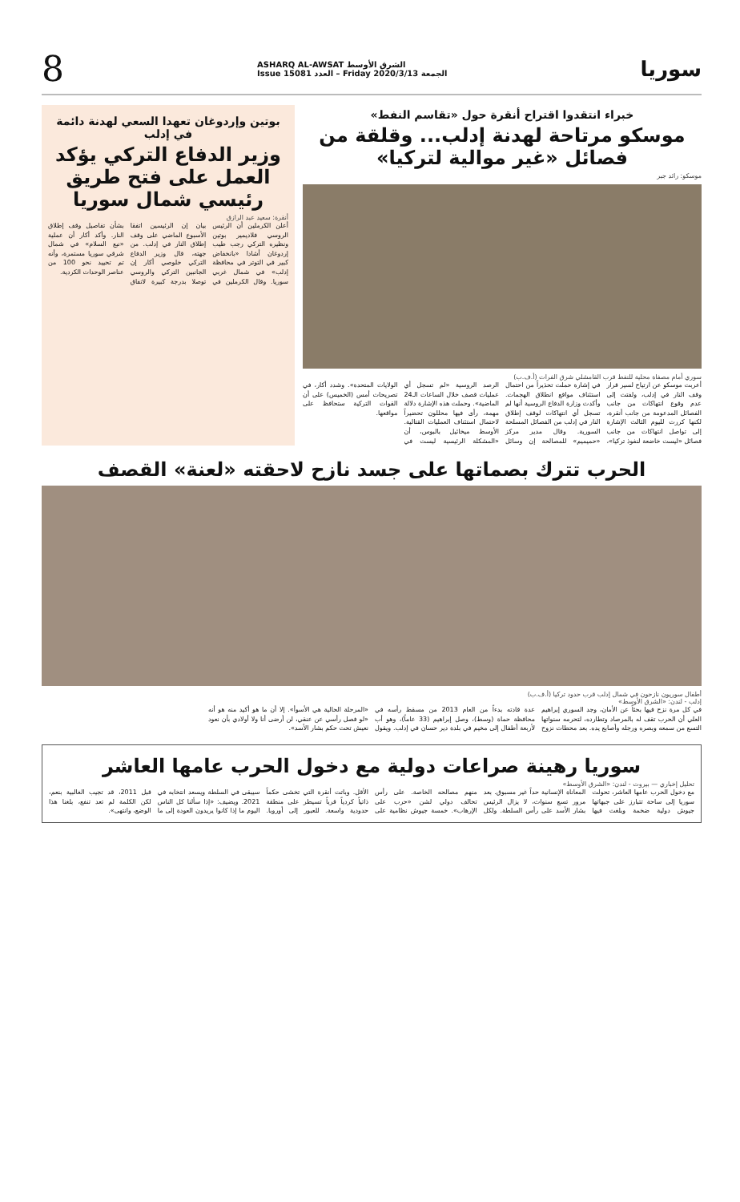8
ASHARQ AL-AWSAT الشرق الأوسط
Issue 15081 العدد – Friday 2020/3/13 الجمعة
سوريا
خبراء انتقدوا اقتراح أنقرة حول «تقاسم النفط»
موسكو مرتاحة لهدنة إدلب... وقلقة من فصائل «غير موالية لتركيا»
موسكو: رائد جبر
سوري أمام مصفاة محلية للنفط قرب القامشلي شرق الفرات (أ.ف.ب)
أعربت موسكو عن ارتياح لسير قرار وقف النار في إدلب، ولفتت إلى عدم وقوع انتهاكات من جانب الفصائل المدعومة من جانب أنقرة، لكنها كررت لليوم الثالث الإشارة إلى تواصل انتهاكات من جانب فصائل «ليست خاضعة لنفوذ تركيا»، في إشارة حملت تحذيراً من احتمال استئناف مواقع انطلاق الهجمات. وأكدت وزارة الدفاع الروسية أنها لم تسجل أي انتهاكات لوقف إطلاق النار في إدلب من الفصائل المسلحة السورية. وقال مدير مركز «حميميم» للمصالحة إن وسائل الرصد الروسية «لم تسجل أي عمليات قصف خلال الساعات الـ24 الماضية». وحملت هذه الإشارة دلالة مهمة، رأى فيها محللون تحضيراً لاحتمال استئناف العمليات القتالية. الأوسط ميخائيل بالبوس، أن «المشكلة الرئيسية ليست في الولايات المتحدة». وشدد أكار، في تصريحات أمس (الخميس) على أن القوات التركية ستحافظ على مواقعها.
بوتين وإردوغان تعهدا السعي لهدنة دائمة في إدلب
وزير الدفاع التركي يؤكد العمل على فتح طريق رئيسي شمال سوريا
أنقرة: سعيد عبد الرازق
أعلن الكرملين أن الرئيس الروسي فلاديمير بوتين ونظيره التركي رجب طيب إردوغان أشادا «بانخفاض كبير في التوتر في محافظة إدلب» في شمال غربي سوريا. وقال الكرملين في بيان إن الرئيسين اتفقا الأسبوع الماضي على وقف إطلاق النار في إدلب. من جهته، قال وزير الدفاع التركي خلوصي أكار إن الجانبين التركي والروسي توصلا بدرجة كبيرة لاتفاق بشأن تفاصيل وقف إطلاق النار. وأكد أكار أن عملية «نبع السلام» في شمال شرقي سوريا مستمرة، وأنه تم تحييد نحو 100 من عناصر الوحدات الكردية.
الحرب تترك بصماتها على جسد نازح لاحقته «لعنة» القصف
أطفال سوريون نازحون في شمال إدلب قرب حدود تركيا (أ.ف.ب)
إدلب - لندن: «الشرق الأوسط»
في كل مرة نزح فيها بحثاً عن الأمان، وجد السوري إبراهيم العلي أن الحرب تقف له بالمرصاد وتطارده، لتحرمه سنواتها التسع من سمعه وبصره ورجله وأصابع يده. بعد محطات نزوح عدة قادته بدءاً من العام 2013 من مسقط رأسه في محافظة حماة (وسط)، وصل إبراهيم (33 عاماً)، وهو أب لأربعة أطفال إلى مخيم في بلدة دير حسان في إدلب. ويقول «المرحلة الحالية هي الأسوأ». إلا أن ما هو أكيد منه هو أنه «لو فصل رأسي عن عنقي، لن أرضى أنا ولا أولادي بأن نعود نعيش تحت حكم بشار الأسد».
سوريا رهينة صراعات دولية مع دخول الحرب عامها العاشر
تحليل إخباري — بيروت - لندن: «الشرق الأوسط»
مع دخول الحرب عامها العاشر، تحولت سوريا إلى ساحة تتبارز على جبهاتها جيوش دولية ضخمة وبلغت فيها المعاناة الإنسانية حداً غير مسبوق. بعد مرور تسع سنوات، لا يزال الرئيس بشار الأسد على رأس السلطة. ولكل منهم مصالحه الخاصة. على رأس تحالف دولي لشن «حرب على الإرهاب». خمسة جيوش نظامية على الأقل. وباتت أنقرة التي تخشى حكماً ذاتياً كردياً قرباً تسيطر على منطقة حدودية واسعة. للعبور إلى أوروبا. سيبقى في السلطة ويسعد انتخابه في 2021. ويضيف: «إذا سألنا كل الناس اليوم ما إذا كانوا يريدون العودة إلى ما قبل 2011، قد تجيب الغالبية بنعم، لكن الكلمة لم تعد تنفع، بلغنا هذا الوضع، وانتهى».